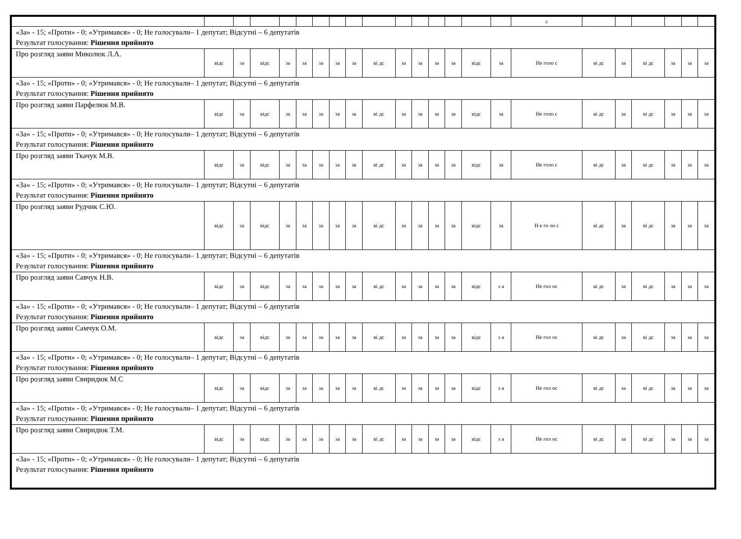| | | | | | | | | | | | | | | | | с | | | | | | |
| «За» - 15; «Проти» - 0; «Утримався» - 0; Не голосували– 1 депутат; Відсутні – 6 депутатів Результат голосування: Рішення прийнято | | | | | | | | | | | | | | | | | | | | | | |
| Про розгляд заяви Миколюк Л.А. | відс | за | відс | за | за | за | за | за | ві дс | за | за | за | за | відс | за | Не голо с | ві дс | за | ві дс | за | за | за |
| «За» - 15; «Проти» - 0; «Утримався» - 0; Не голосували– 1 депутат; Відсутні – 6 депутатів Результат голосування: Рішення прийнято | | | | | | | | | | | | | | | | | | | | | | |
| Про розгляд заяви Парфелюк М.В. | відс | за | відс | за | за | за | за | за | ві дс | за | за | за | за | відс | за | Не голо с | ві дс | за | ві дс | за | за | за |
| «За» - 15; «Проти» - 0; «Утримався» - 0; Не голосували– 1 депутат; Відсутні – 6 депутатів Результат голосування: Рішення прийнято | | | | | | | | | | | | | | | | | | | | | | |
| Про розгляд заяви Ткачук М.В. | відс | за | відс | за | за | за | за | за | ві дс | за | за | за | за | відс | за | Не голо с | ві дс | за | ві дс | за | за | за |
| «За» - 15; «Проти» - 0; «Утримався» - 0; Не голосували– 1 депутат; Відсутні – 6 депутатів Результат голосування: Рішення прийнято | | | | | | | | | | | | | | | | | | | | | | |
| Про розгляд заяви Рудчик С.Ю. | відс | за | відс | за | за | за | за | за | ві дс | за | за | за | за | відс | за | Н е го ло с | ві дс | за | ві дс | за | за | за |
| «За» - 15; «Проти» - 0; «Утримався» - 0; Не голосували– 1 депутат; Відсутні – 6 депутатів Результат голосування: Рішення прийнято | | | | | | | | | | | | | | | | | | | | | | |
| Про розгляд заяви Савчук Н.В. | відс | за | відс | за | за | за | за | за | ві дс | за | за | за | за | відс | з а | Не гол ос | ві дс | за | ві дс | за | за | за |
| «За» - 15; «Проти» - 0; «Утримався» - 0; Не голосували– 1 депутат; Відсутні – 6 депутатів Результат голосування: Рішення прийнято | | | | | | | | | | | | | | | | | | | | | | |
| Про розгляд заяви Самчук О.М. | відс | за | відс | за | за | за | за | за | ві дс | за | за | за | за | відс | з а | Не гол ос | ві дс | за | ві дс | за | за | за |
| «За» - 15; «Проти» - 0; «Утримався» - 0; Не голосували– 1 депутат; Відсутні – 6 депутатів Результат голосування: Рішення прийнято | | | | | | | | | | | | | | | | | | | | | | |
| Про розгляд заяви Свиридюк М.С | відс | за | відс | за | за | за | за | за | ві дс | за | за | за | за | відс | з а | Не гол ос | ві дс | за | ві дс | за | за | за |
| «За» - 15; «Проти» - 0; «Утримався» - 0; Не голосували– 1 депутат; Відсутні – 6 депутатів Результат голосування: Рішення прийнято | | | | | | | | | | | | | | | | | | | | | | |
| Про розгляд заяви Свиридюк Т.М. | відс | за | відс | за | за | за | за | за | ві дс | за | за | за | за | відс | з а | Не гол ос | ві дс | за | ві дс | за | за | за |
| «За» - 15; «Проти» - 0; «Утримався» - 0; Не голосували– 1 депутат; Відсутні – 6 депутатів Результат голосування: Рішення прийнято | | | | | | | | | | | | | | | | | | | | | | |